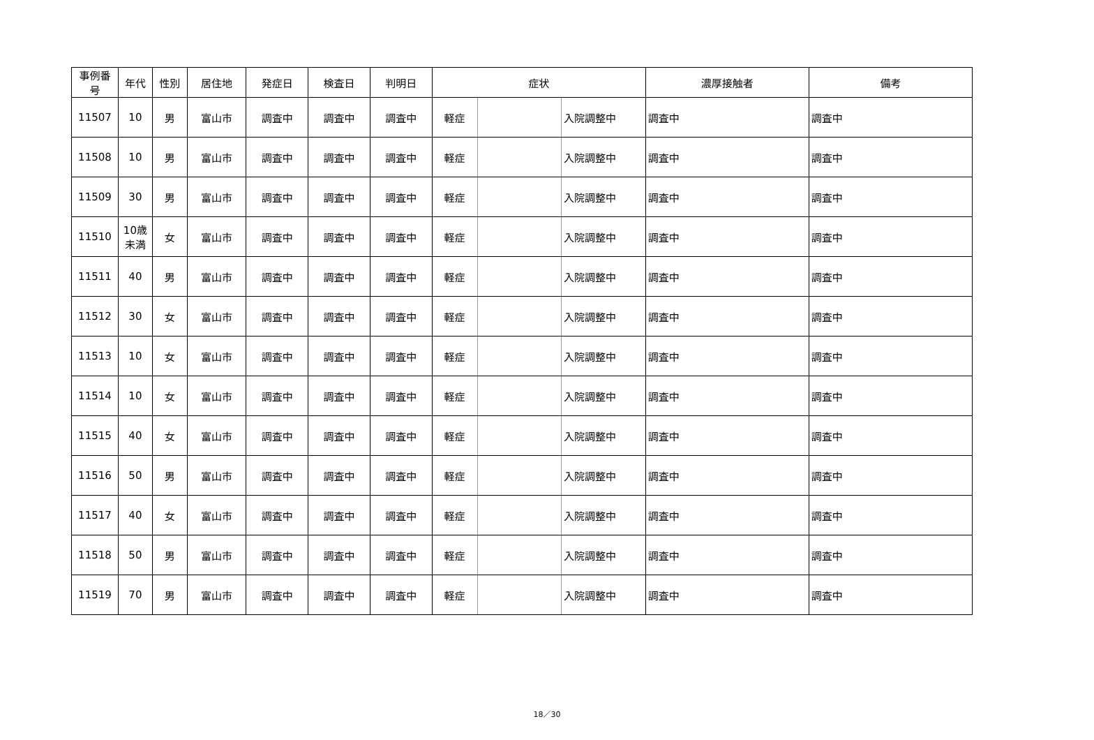| 事例番号 | 年代 | 性別 | 居住地 | 発症日 | 検査日 | 判明日 | 症状 | | | 濃厚接触者 | 備考 |
| --- | --- | --- | --- | --- | --- | --- | --- | --- | --- | --- | --- |
| 11507 | 10 | 男 | 富山市 | 調査中 | 調査中 | 調査中 | 軽症 | | 入院調整中 | 調査中 | 調査中 |
| 11508 | 10 | 男 | 富山市 | 調査中 | 調査中 | 調査中 | 軽症 | | 入院調整中 | 調査中 | 調査中 |
| 11509 | 30 | 男 | 富山市 | 調査中 | 調査中 | 調査中 | 軽症 | | 入院調整中 | 調査中 | 調査中 |
| 11510 | 10歳 未満 | 女 | 富山市 | 調査中 | 調査中 | 調査中 | 軽症 | | 入院調整中 | 調査中 | 調査中 |
| 11511 | 40 | 男 | 富山市 | 調査中 | 調査中 | 調査中 | 軽症 | | 入院調整中 | 調査中 | 調査中 |
| 11512 | 30 | 女 | 富山市 | 調査中 | 調査中 | 調査中 | 軽症 | | 入院調整中 | 調査中 | 調査中 |
| 11513 | 10 | 女 | 富山市 | 調査中 | 調査中 | 調査中 | 軽症 | | 入院調整中 | 調査中 | 調査中 |
| 11514 | 10 | 女 | 富山市 | 調査中 | 調査中 | 調査中 | 軽症 | | 入院調整中 | 調査中 | 調査中 |
| 11515 | 40 | 女 | 富山市 | 調査中 | 調査中 | 調査中 | 軽症 | | 入院調整中 | 調査中 | 調査中 |
| 11516 | 50 | 男 | 富山市 | 調査中 | 調査中 | 調査中 | 軽症 | | 入院調整中 | 調査中 | 調査中 |
| 11517 | 40 | 女 | 富山市 | 調査中 | 調査中 | 調査中 | 軽症 | | 入院調整中 | 調査中 | 調査中 |
| 11518 | 50 | 男 | 富山市 | 調査中 | 調査中 | 調査中 | 軽症 | | 入院調整中 | 調査中 | 調査中 |
| 11519 | 70 | 男 | 富山市 | 調査中 | 調査中 | 調査中 | 軽症 | | 入院調整中 | 調査中 | 調査中 |
18／30